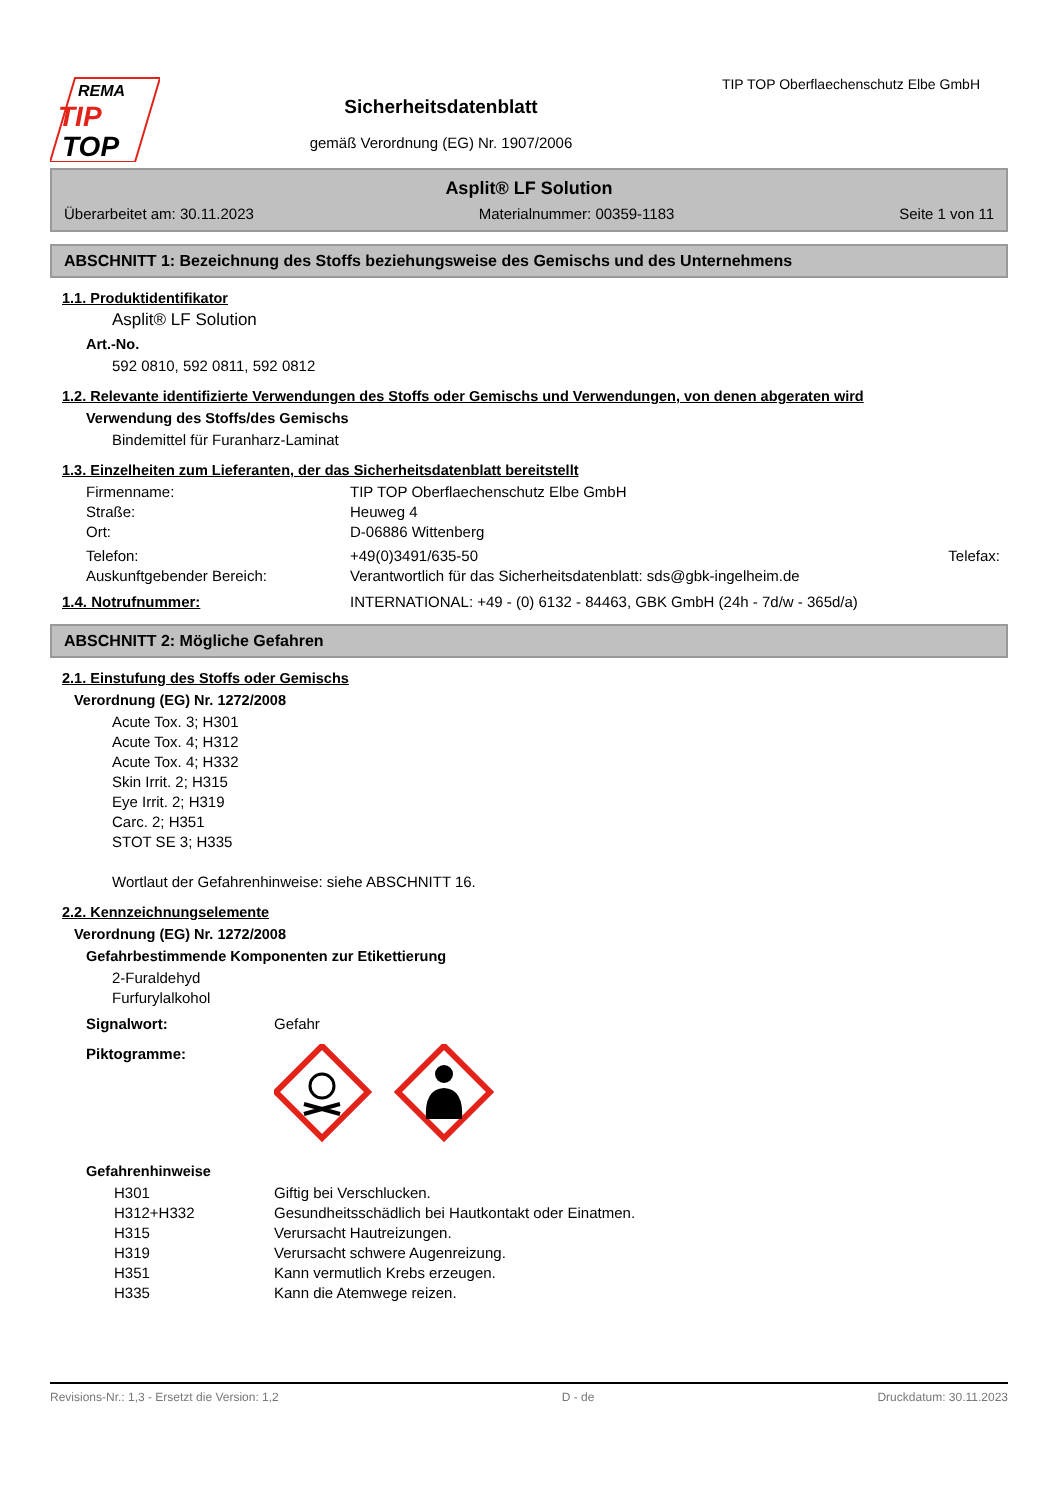REMA
TIP
TOP
Sicherheitsdatenblatt
gemäß Verordnung (EG) Nr. 1907/2006
TIP TOP Oberflaechenschutz Elbe GmbH
Asplit® LF Solution
Überarbeitet am: 30.11.2023 Materialnummer: 00359-1183 Seite 1 von 11
ABSCHNITT 1: Bezeichnung des Stoffs beziehungsweise des Gemischs und des Unternehmens
1.1. Produktidentifikator
Asplit® LF Solution
Art.-No.
592 0810, 592 0811, 592 0812
1.2. Relevante identifizierte Verwendungen des Stoffs oder Gemischs und Verwendungen, von denen abgeraten wird
Verwendung des Stoffs/des Gemischs
Bindemittel für Furanharz-Laminat
1.3. Einzelheiten zum Lieferanten, der das Sicherheitsdatenblatt bereitstellt
Firmenname: TIP TOP Oberflaechenschutz Elbe GmbH
Straße: Heuweg 4
Ort: D-06886 Wittenberg
Telefon: +49(0)3491/635-50 Telefax:
Auskunftgebender Bereich: Verantwortlich für das Sicherheitsdatenblatt: sds@gbk-ingelheim.de
1.4. Notrufnummer: INTERNATIONAL: +49 - (0) 6132 - 84463, GBK GmbH (24h - 7d/w - 365d/a)
ABSCHNITT 2: Mögliche Gefahren
2.1. Einstufung des Stoffs oder Gemischs
Verordnung (EG) Nr. 1272/2008
Acute Tox. 3; H301
Acute Tox. 4; H312
Acute Tox. 4; H332
Skin Irrit. 2; H315
Eye Irrit. 2; H319
Carc. 2; H351
STOT SE 3; H335
Wortlaut der Gefahrenhinweise: siehe ABSCHNITT 16.
2.2. Kennzeichnungselemente
Verordnung (EG) Nr. 1272/2008
Gefahrbestimmende Komponenten zur Etikettierung
2-Furaldehyd
Furfurylalkohol
Signalwort: Gefahr
Piktogramme:
Gefahrenhinweise
H301 Giftig bei Verschlucken.
H312+H332 Gesundheitsschädlich bei Hautkontakt oder Einatmen.
H315 Verursacht Hautreizungen.
H319 Verursacht schwere Augenreizung.
H351 Kann vermutlich Krebs erzeugen.
H335 Kann die Atemwege reizen.
Revisions-Nr.: 1,3 - Ersetzt die Version: 1,2 D - de Druckdatum: 30.11.2023